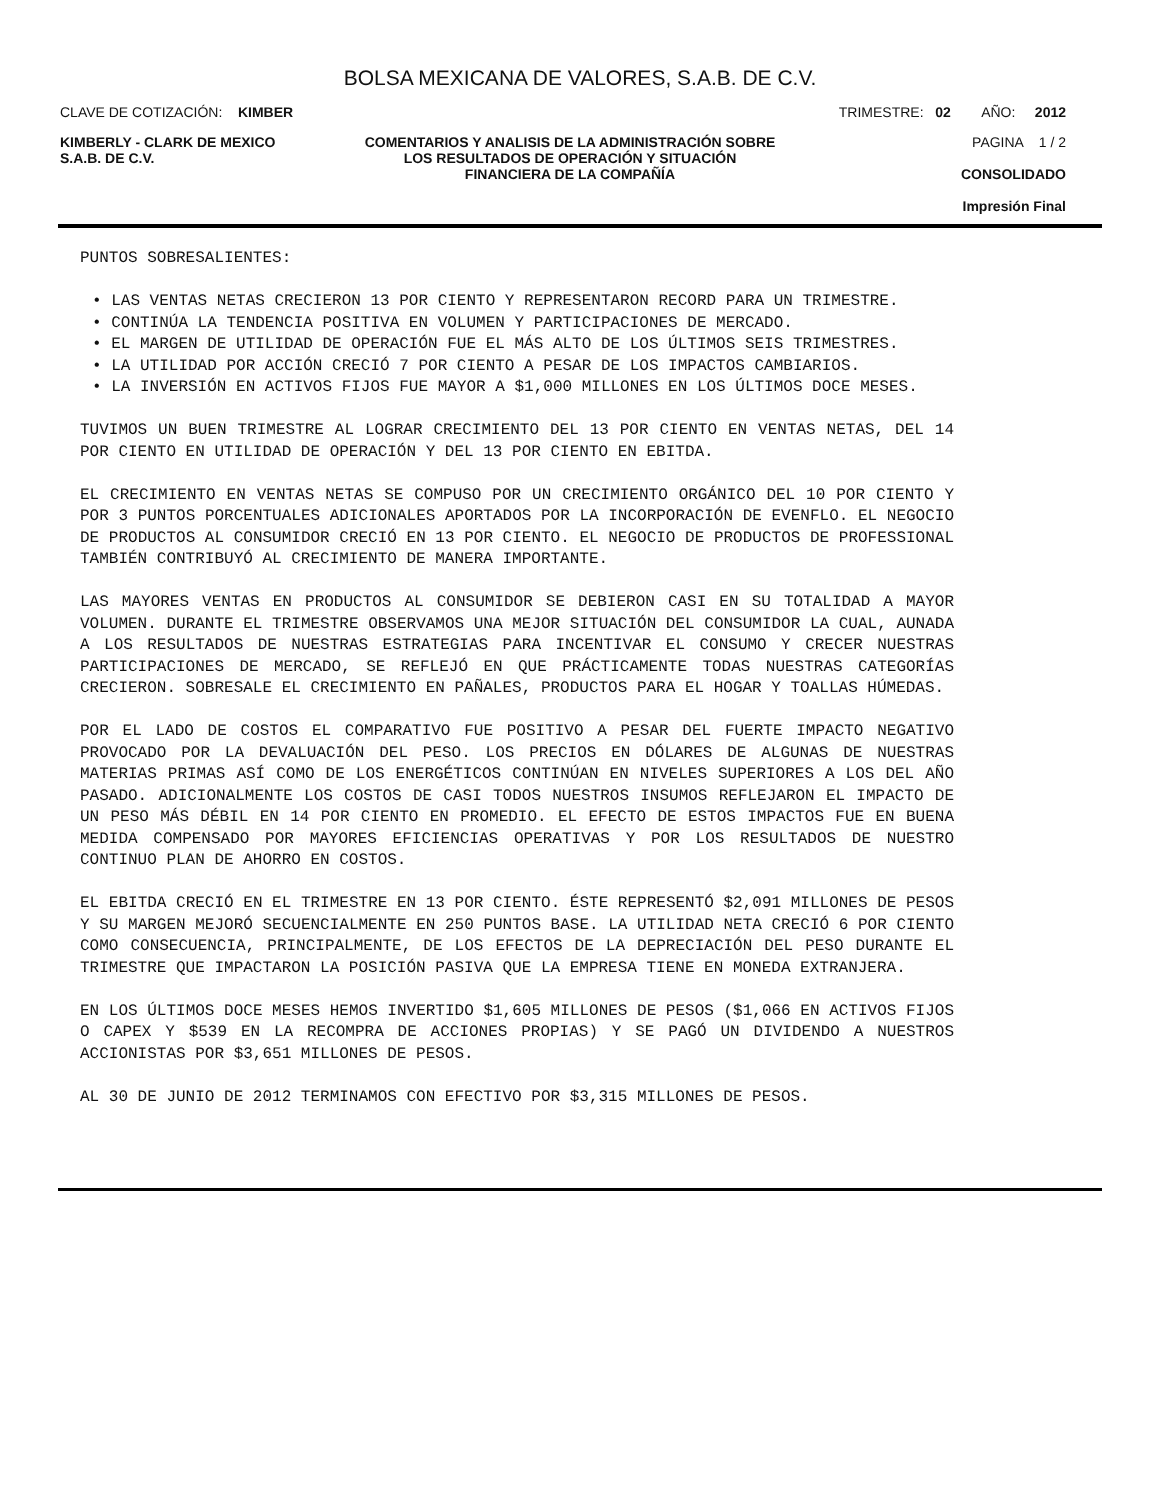BOLSA MEXICANA DE VALORES, S.A.B. DE C.V.
CLAVE DE COTIZACIÓN: KIMBER TRIMESTRE: 02 AÑO: 2012
KIMBERLY - CLARK DE MEXICO
S.A.B. DE C.V.
COMENTARIOS Y ANALISIS DE LA ADMINISTRACIÓN SOBRE LOS RESULTADOS DE OPERACIÓN Y SITUACIÓN FINANCIERA DE LA COMPAÑÍA
PAGINA 1 / 2
CONSOLIDADO
Impresión Final
PUNTOS SOBRESALIENTES:
• LAS VENTAS NETAS CRECIERON 13 POR CIENTO Y REPRESENTARON RECORD PARA UN TRIMESTRE.
• CONTINÚA LA TENDENCIA POSITIVA EN VOLUMEN Y PARTICIPACIONES DE MERCADO.
• EL MARGEN DE UTILIDAD DE OPERACIÓN FUE EL MÁS ALTO DE LOS ÚLTIMOS SEIS TRIMESTRES.
• LA UTILIDAD POR ACCIÓN CRECIÓ 7 POR CIENTO A PESAR DE LOS IMPACTOS CAMBIARIOS.
• LA INVERSIÓN EN ACTIVOS FIJOS FUE MAYOR A $1,000 MILLONES EN LOS ÚLTIMOS DOCE MESES.
TUVIMOS UN BUEN TRIMESTRE AL LOGRAR CRECIMIENTO DEL 13 POR CIENTO EN VENTAS NETAS, DEL 14 POR CIENTO EN UTILIDAD DE OPERACIÓN Y DEL 13 POR CIENTO EN EBITDA.
EL CRECIMIENTO EN VENTAS NETAS SE COMPUSO POR UN CRECIMIENTO ORGÁNICO DEL 10 POR CIENTO Y POR 3 PUNTOS PORCENTUALES ADICIONALES APORTADOS POR LA INCORPORACIÓN DE EVENFLO. EL NEGOCIO DE PRODUCTOS AL CONSUMIDOR CRECIÓ EN 13 POR CIENTO. EL NEGOCIO DE PRODUCTOS DE PROFESSIONAL TAMBIÉN CONTRIBUYÓ AL CRECIMIENTO DE MANERA IMPORTANTE.
LAS MAYORES VENTAS EN PRODUCTOS AL CONSUMIDOR SE DEBIERON CASI EN SU TOTALIDAD A MAYOR VOLUMEN. DURANTE EL TRIMESTRE OBSERVAMOS UNA MEJOR SITUACIÓN DEL CONSUMIDOR LA CUAL, AUNADA A LOS RESULTADOS DE NUESTRAS ESTRATEGIAS PARA INCENTIVAR EL CONSUMO Y CRECER NUESTRAS PARTICIPACIONES DE MERCADO, SE REFLEJÓ EN QUE PRÁCTICAMENTE TODAS NUESTRAS CATEGORÍAS CRECIERON. SOBRESALE EL CRECIMIENTO EN PAÑALES, PRODUCTOS PARA EL HOGAR Y TOALLAS HÚMEDAS.
POR EL LADO DE COSTOS EL COMPARATIVO FUE POSITIVO A PESAR DEL FUERTE IMPACTO NEGATIVO PROVOCADO POR LA DEVALUACIÓN DEL PESO. LOS PRECIOS EN DÓLARES DE ALGUNAS DE NUESTRAS MATERIAS PRIMAS ASÍ COMO DE LOS ENERGÉTICOS CONTINÚAN EN NIVELES SUPERIORES A LOS DEL AÑO PASADO. ADICIONALMENTE LOS COSTOS DE CASI TODOS NUESTROS INSUMOS REFLEJARON EL IMPACTO DE UN PESO MÁS DÉBIL EN 14 POR CIENTO EN PROMEDIO. EL EFECTO DE ESTOS IMPACTOS FUE EN BUENA MEDIDA COMPENSADO POR MAYORES EFICIENCIAS OPERATIVAS Y POR LOS RESULTADOS DE NUESTRO CONTINUO PLAN DE AHORRO EN COSTOS.
EL EBITDA CRECIÓ EN EL TRIMESTRE EN 13 POR CIENTO. ÉSTE REPRESENTÓ $2,091 MILLONES DE PESOS Y SU MARGEN MEJORÓ SECUENCIALMENTE EN 250 PUNTOS BASE. LA UTILIDAD NETA CRECIÓ 6 POR CIENTO COMO CONSECUENCIA, PRINCIPALMENTE, DE LOS EFECTOS DE LA DEPRECIACIÓN DEL PESO DURANTE EL TRIMESTRE QUE IMPACTARON LA POSICIÓN PASIVA QUE LA EMPRESA TIENE EN MONEDA EXTRANJERA.
EN LOS ÚLTIMOS DOCE MESES HEMOS INVERTIDO $1,605 MILLONES DE PESOS ($1,066 EN ACTIVOS FIJOS O CAPEX Y $539 EN LA RECOMPRA DE ACCIONES PROPIAS) Y SE PAGÓ UN DIVIDENDO A NUESTROS ACCIONISTAS POR $3,651 MILLONES DE PESOS.
AL 30 DE JUNIO DE 2012 TERMINAMOS CON EFECTIVO POR $3,315 MILLONES DE PESOS.